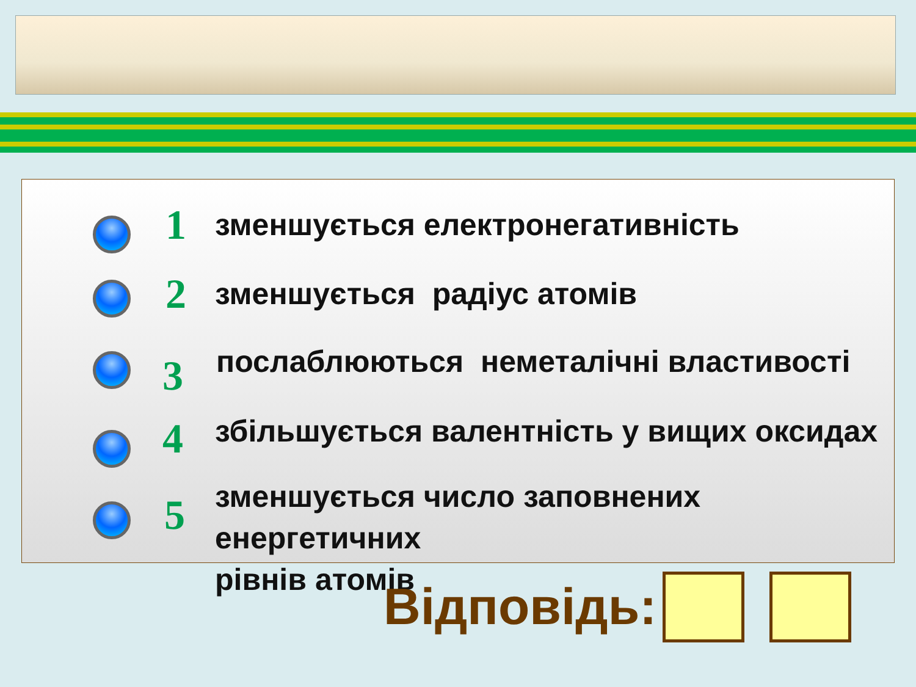1
зменшується електронегативність
2 зменшується радіус атомів
3
послаблюються неметалічні властивості
4
збільшується валентність у вищих оксидах
5
зменшується число заповнених енергетичних
рівнів атомів
Відповідь: